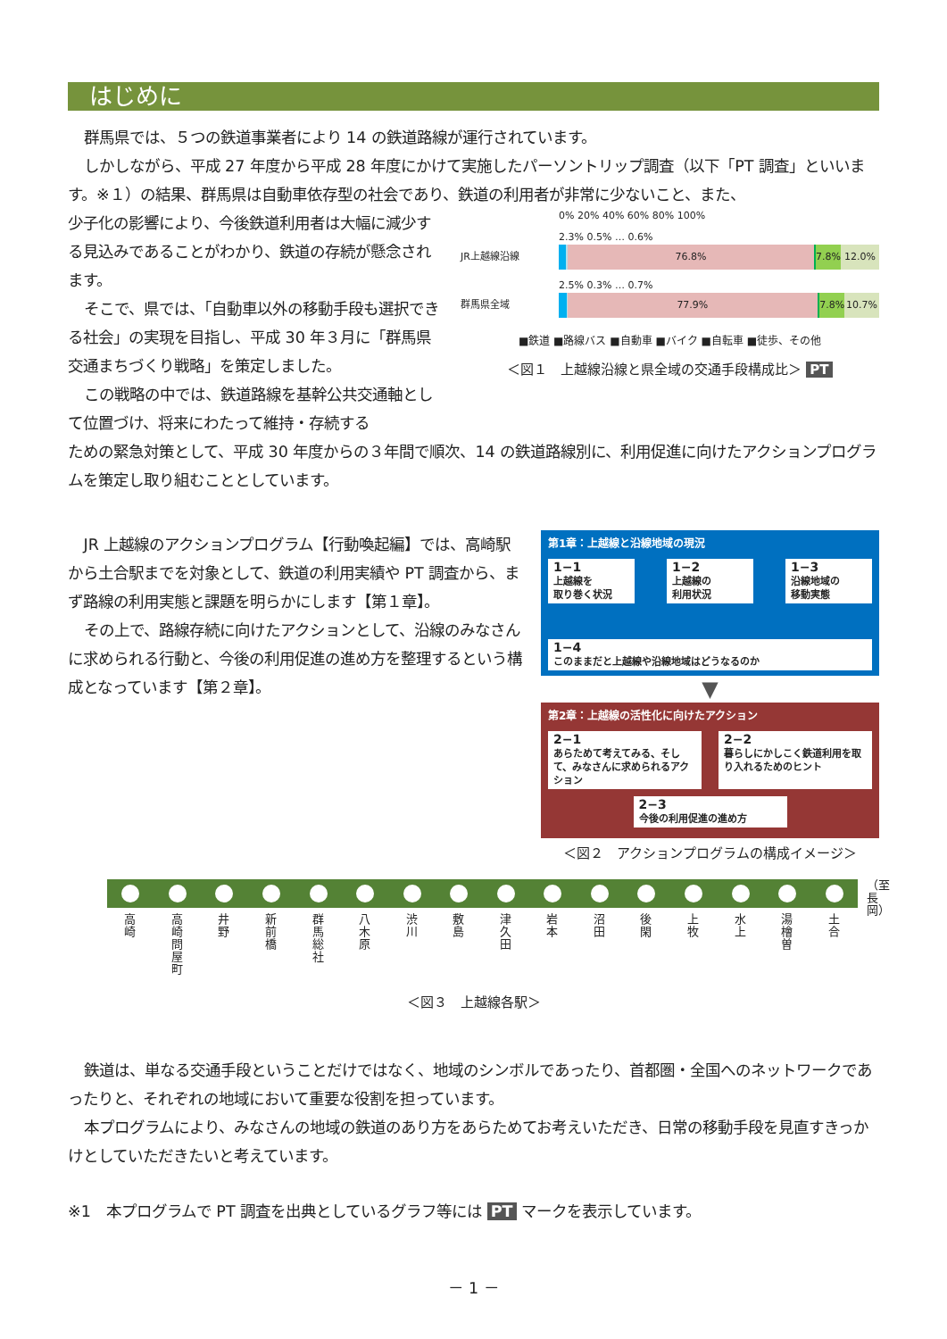はじめに
群馬県では、５つの鉄道事業者により 14 の鉄道路線が運行されています。
しかしながら、平成 27 年度から平成 28 年度にかけて実施したパーソントリップ調査（以下「PT 調査」といいます。※１）の結果、群馬県は自動車依存型の社会であり、鉄道の利用者が非常に少ないこと、また、
少子化の影響により、今後鉄道利用者は大幅に減少する見込みであることがわかり、鉄道の存続が懸念されます。
そこで、県では、「自動車以外の移動手段も選択できる社会」の実現を目指し、平成 30 年３月に「群馬県交通まちづくり戦略」を策定しました。
この戦略の中では、鉄道路線を基幹公共交通軸として位置づけ、将来にわたって維持・存続する
0% 20% 40% 60% 80% 100%
2.3% 0.5% … 0.6%
JR上越線沿線
76.8% 7.8% 12.0%
2.5% 0.3% … 0.7%
群馬県全域
77.9% 7.8% 10.7%
■鉄道 ■路線バス ■自動車 ■バイク ■自転車 ■徒歩、その他
＜図１　上越線沿線と県全域の交通手段構成比＞ PT
ための緊急対策として、平成 30 年度からの３年間で順次、14 の鉄道路線別に、利用促進に向けたアクションプログラムを策定し取り組むこととしています。
JR 上越線のアクションプログラム【行動喚起編】では、高崎駅から土合駅までを対象として、鉄道の利用実績や PT 調査から、まず路線の利用実態と課題を明らかにします【第１章】。
その上で、路線存続に向けたアクションとして、沿線のみなさんに求められる行動と、今後の利用促進の進め方を整理するという構成となっています【第２章】。
第1章：上越線と沿線地域の現況
1−1
上越線を
取り巻く状況
1−2
上越線の
利用状況
1−3
沿線地域の
移動実態
1−4
このままだと上越線や沿線地域はどうなるのか
▼
第2章：上越線の活性化に向けたアクション
2−1
あらためて考えてみる、そして、みなさんに求められるアクション
2−2
暮らしにかしこく鉄道利用を取り入れるためのヒント
2−3
今後の利用促進の進め方
＜図２　アクションプログラムの構成イメージ＞
高崎 高崎問屋町 井野 新前橋 群馬総社 八木原 渋川 敷島 津久田 岩本 沼田 後閑 上牧 水上 湯檜曽 土合
（至 長岡）
＜図３　上越線各駅＞
鉄道は、単なる交通手段ということだけではなく、地域のシンボルであったり、首都圏・全国へのネットワークであったりと、それぞれの地域において重要な役割を担っています。
本プログラムにより、みなさんの地域の鉄道のあり方をあらためてお考えいただき、日常の移動手段を見直すきっかけとしていただきたいと考えています。
※1　本プログラムで PT 調査を出典としているグラフ等には PT マークを表示しています。
－ 1 －